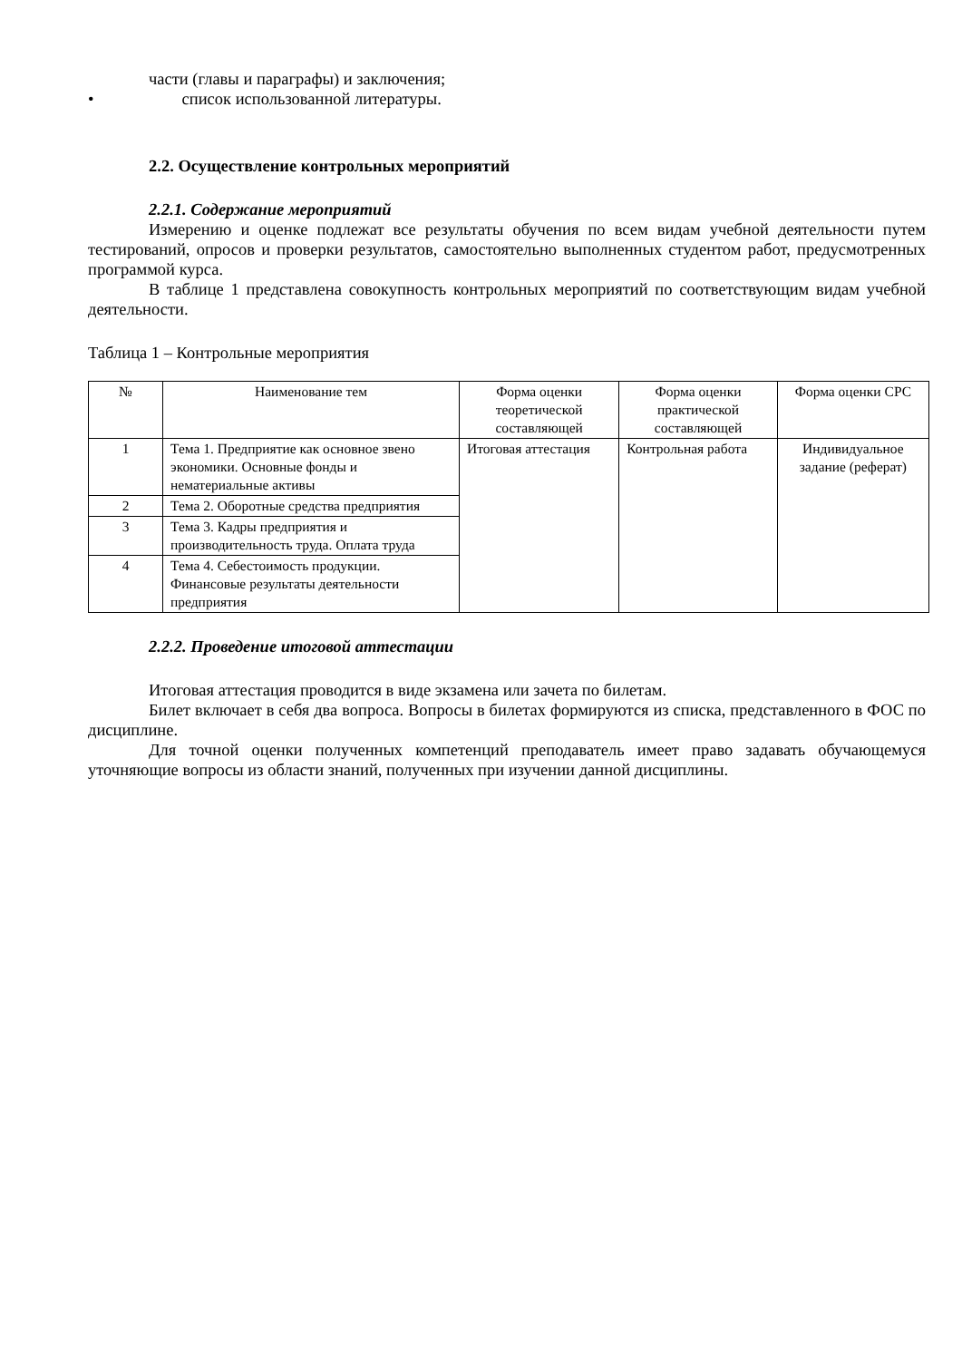части (главы и параграфы) и заключения;
• список использованной литературы.
2.2. Осуществление контрольных мероприятий
2.2.1. Содержание мероприятий
Измерению и оценке подлежат все результаты обучения по всем видам учебной деятельности путем тестирований, опросов и проверки результатов, самостоятельно выполненных студентом работ, предусмотренных программой курса.
В таблице 1 представлена совокупность контрольных мероприятий по соответствующим видам учебной деятельности.
Таблица 1 – Контрольные мероприятия
| № | Наименование тем | Форма оценки теоретической составляющей | Форма оценки практической составляющей | Форма оценки СРС |
| --- | --- | --- | --- | --- |
| 1 | Тема 1. Предприятие как основное звено экономики. Основные фонды и нематериальные активы | Итоговая аттестация | Контрольная работа | Индивидуальное задание (реферат) |
| 2 | Тема 2. Оборотные средства предприятия | | | |
| 3 | Тема 3. Кадры предприятия и производительность труда. Оплата труда | | | |
| 4 | Тема 4. Себестоимость продукции. Финансовые результаты деятельности предприятия | | | |
2.2.2. Проведение итоговой аттестации
Итоговая аттестация проводится в виде экзамена или зачета по билетам.
Билет включает в себя два вопроса. Вопросы в билетах формируются из списка, представленного в ФОС по дисциплине.
Для точной оценки полученных компетенций преподаватель имеет право задавать обучающемуся уточняющие вопросы из области знаний, полученных при изучении данной дисциплины.